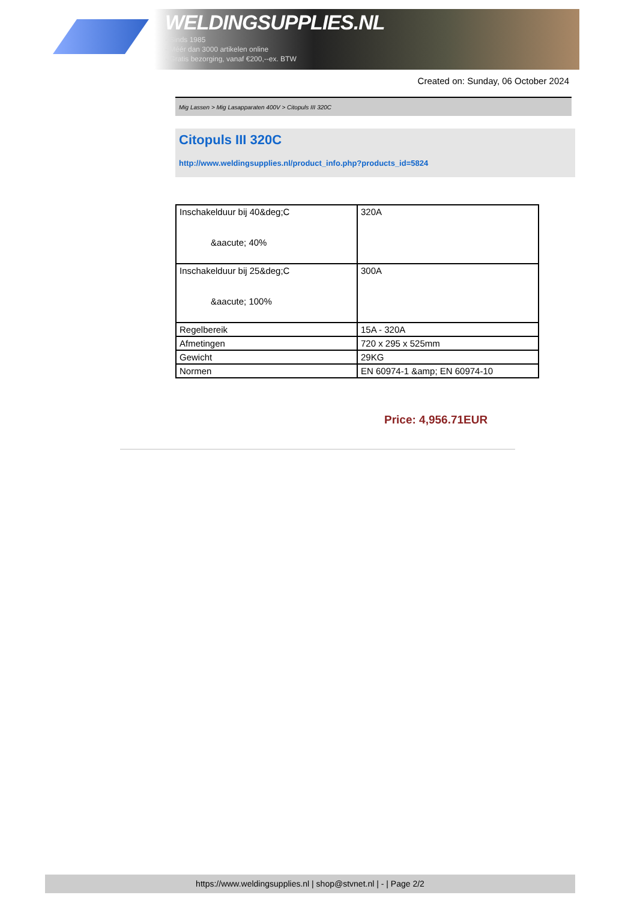WELDINGSUPPLIES.NL
- Sinds 1985
- Méér dan 3000 artikelen online
- Gratis bezorging, vanaf €200,--ex. BTW
Created on: Sunday, 06 October 2024
Mig Lassen > Mig Lasapparaten 400V > Citopuls III 320C
Citopuls III 320C
http://www.weldingsupplies.nl/product_info.php?products_id=5824
| Inschakelduur bij 40&deg;C &aacute; 40% | 320A |
| Inschakelduur bij 25&deg;C &aacute; 100% | 300A |
| Regelbereik | 15A - 320A |
| Afmetingen | 720 x 295 x 525mm |
| Gewicht | 29KG |
| Normen | EN 60974-1 &amp; EN 60974-10 |
Price: 4,956.71EUR
https://www.weldingsupplies.nl | shop@stvnet.nl | - | Page 2/2